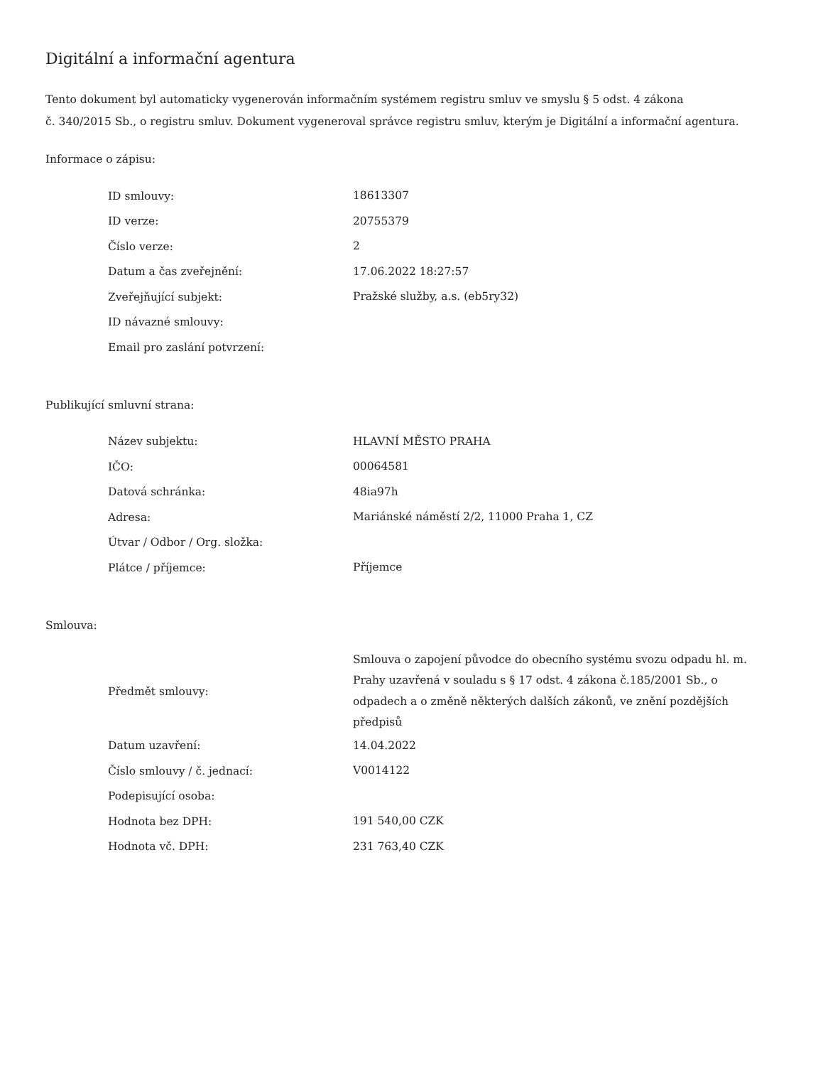Digitální a informační agentura
Tento dokument byl automaticky vygenerován informačním systémem registru smluv ve smyslu § 5 odst. 4 zákona
č. 340/2015 Sb., o registru smluv. Dokument vygeneroval správce registru smluv, kterým je Digitální a informační agentura.
Informace o zápisu:
| ID smlouvy: | 18613307 |
| ID verze: | 20755379 |
| Číslo verze: | 2 |
| Datum a čas zveřejnění: | 17.06.2022 18:27:57 |
| Zveřejňující subjekt: | Pražské služby, a.s. (eb5ry32) |
| ID návazné smlouvy: | |
| Email pro zaslání potvrzení: | |
Publikující smluvní strana:
| Název subjektu: | HLAVNÍ MĚSTO PRAHA |
| IČO: | 00064581 |
| Datová schránka: | 48ia97h |
| Adresa: | Mariánské náměstí 2/2, 11000 Praha 1, CZ |
| Útvar / Odbor / Org. složka: | |
| Plátce / příjemce: | Příjemce |
Smlouva:
| Předmět smlouvy: | Smlouva o zapojení původce do obecního systému svozu odpadu hl. m. Prahy uzavřená v souladu s § 17 odst. 4 zákona č.185/2001 Sb., o odpadech a o změně některých dalších zákonů, ve znění pozdějších předpisů |
| Datum uzavření: | 14.04.2022 |
| Číslo smlouvy / č. jednací: | V0014122 |
| Podepisující osoba: | |
| Hodnota bez DPH: | 191 540,00 CZK |
| Hodnota vč. DPH: | 231 763,40 CZK |